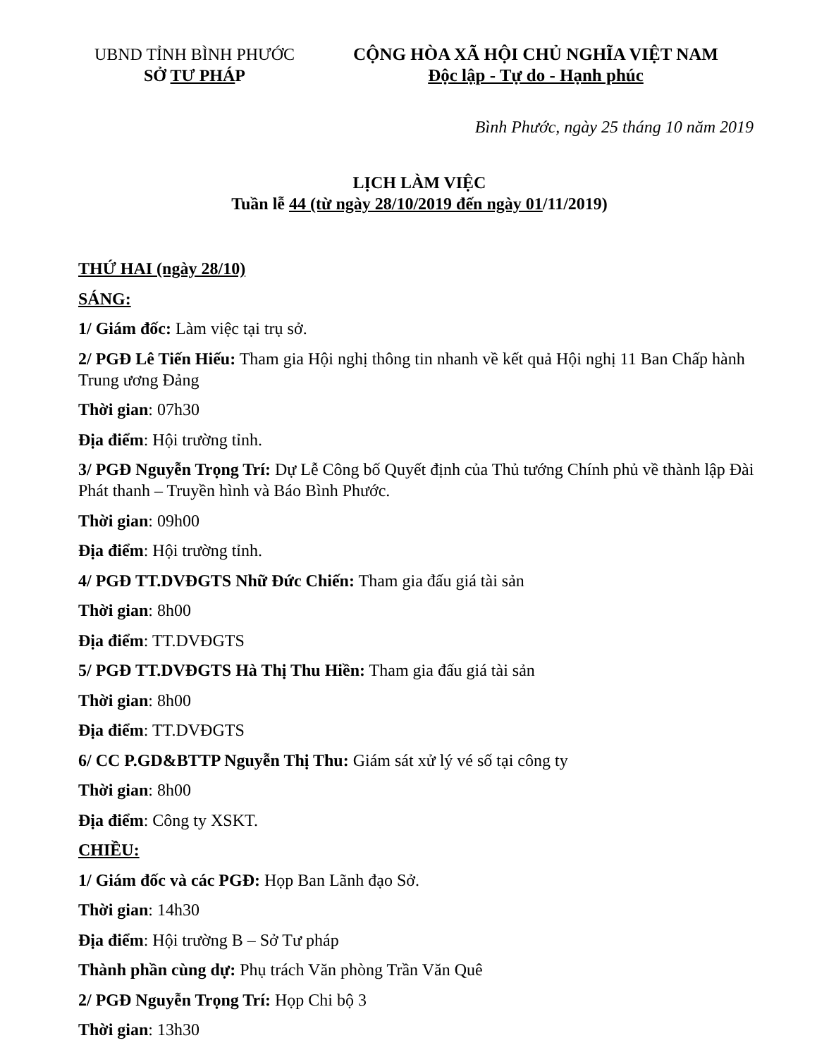UBND TỈNH BÌNH PHƯỚC
SỞ TƯ PHÁP
CỘNG HÒA XÃ HỘI CHỦ NGHĨA VIỆT NAM
Độc lập - Tự do - Hạnh phúc
Bình Phước, ngày 25 tháng 10 năm 2019
LỊCH LÀM VIỆC
Tuần lễ 44 (từ ngày 28/10/2019 đến ngày 01/11/2019)
THỨ HAI (ngày 28/10)
SÁNG:
1/ Giám đốc: Làm việc tại trụ sở.
2/ PGĐ Lê Tiến Hiếu: Tham gia Hội nghị thông tin nhanh về kết quả Hội nghị 11 Ban Chấp hành Trung ương Đảng
Thời gian: 07h30
Địa điểm: Hội trường tỉnh.
3/ PGĐ Nguyễn Trọng Trí: Dự Lễ Công bố Quyết định của Thủ tướng Chính phủ về thành lập Đài Phát thanh – Truyền hình và Báo Bình Phước.
Thời gian: 09h00
Địa điểm: Hội trường tỉnh.
4/ PGĐ TT.DVĐGTS Nhữ Đức Chiến: Tham gia đấu giá tài sản
Thời gian: 8h00
Địa điểm: TT.DVĐGTS
5/ PGĐ TT.DVĐGTS Hà Thị Thu Hiền: Tham gia đấu giá tài sản
Thời gian: 8h00
Địa điểm: TT.DVĐGTS
6/ CC P.GD&BTTP Nguyễn Thị Thu: Giám sát xử lý vé số tại công ty
Thời gian: 8h00
Địa điểm: Công ty XSKT.
CHIỀU:
1/ Giám đốc và các PGĐ: Họp Ban Lãnh đạo Sở.
Thời gian: 14h30
Địa điểm: Hội trường B – Sở Tư pháp
Thành phần cùng dự: Phụ trách Văn phòng Trần Văn Quê
2/ PGĐ Nguyễn Trọng Trí: Họp Chi bộ 3
Thời gian: 13h30